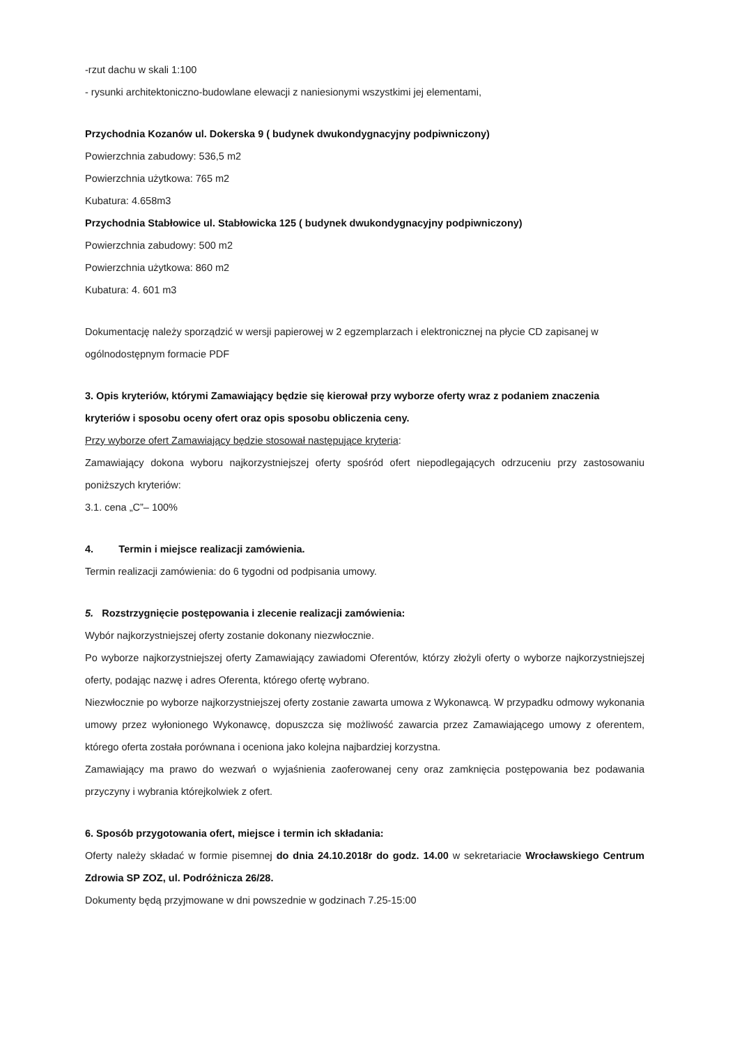-rzut dachu w skali 1:100
- rysunki architektoniczno-budowlane elewacji z naniesionymi wszystkimi jej elementami,
Przychodnia Kozanów ul. Dokerska 9 ( budynek dwukondygnacyjny podpiwniczony)
Powierzchnia zabudowy: 536,5 m2
Powierzchnia użytkowa: 765 m2
Kubatura: 4.658m3
Przychodnia Stabłowice ul. Stabłowicka 125 ( budynek dwukondygnacyjny podpiwniczony)
Powierzchnia zabudowy: 500 m2
Powierzchnia użytkowa: 860 m2
Kubatura: 4. 601 m3
Dokumentację należy sporządzić w wersji papierowej w 2 egzemplarzach i elektronicznej na płycie CD zapisanej w ogólnodostępnym formacie PDF
3. Opis kryteriów, którymi Zamawiający będzie się kierował przy wyborze oferty wraz z podaniem znaczenia kryteriów i sposobu oceny ofert oraz opis sposobu obliczenia ceny.
Przy wyborze ofert Zamawiający będzie stosował następujące kryteria:
Zamawiający dokona wyboru najkorzystniejszej oferty spośród ofert niepodlegających odrzuceniu przy zastosowaniu poniższych kryteriów:
3.1. cena „C”– 100%
4. Termin i miejsce realizacji zamówienia.
Termin realizacji zamówienia: do 6 tygodni od podpisania umowy.
5. Rozstrzygnięcie postępowania i zlecenie realizacji zamówienia:
Wybór najkorzystniejszej oferty zostanie dokonany niezwłocznie.
Po wyborze najkorzystniejszej oferty Zamawiający zawiadomi Oferentów, którzy złożyli oferty o wyborze najkorzystniejszej oferty, podając nazwę i adres Oferenta, którego ofertę wybrano.
Niezwłocznie po wyborze najkorzystniejszej oferty zostanie zawarta umowa z Wykonawcą. W przypadku odmowy wykonania umowy przez wyłonionego Wykonawcę, dopuszcza się możliwość zawarcia przez Zamawiającego umowy z oferentem, którego oferta została porównana i oceniona jako kolejna najbardziej korzystna.
Zamawiający ma prawo do wezwań o wyjaśnienia zaoferowanej ceny oraz zamknięcia postępowania bez podawania przyczyny i wybrania którejkolwiek z ofert.
6. Sposób przygotowania ofert, miejsce i termin ich składania:
Oferty należy składać w formie pisemnej do dnia 24.10.2018r do godz. 14.00 w sekretariacie Wrocławskiego Centrum Zdrowia SP ZOZ, ul. Podróżnicza 26/28.
Dokumenty będą przyjmowane w dni powszednie w godzinach 7.25-15:00